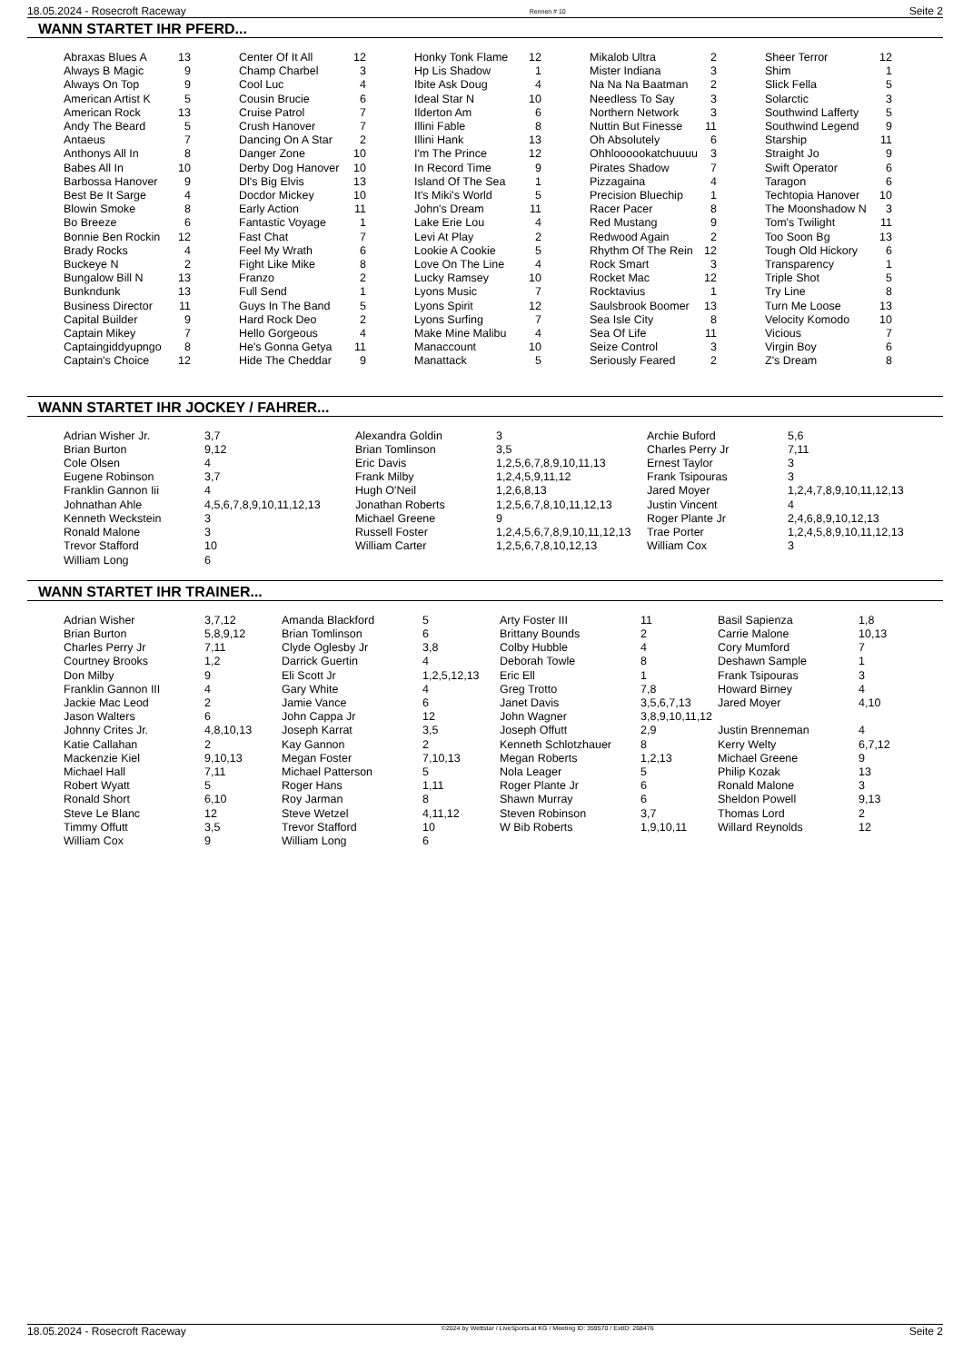18.05.2024 - Rosecroft Raceway Rennen # 10 Seite 2
WANN STARTET IHR PFERD...
| Abraxas Blues A | 13 | Center Of It All | 12 | Honky Tonk Flame | 12 | Mikalob Ultra | 2 | Sheer Terror | 12 |
| Always B Magic | 9 | Champ Charbel | 3 | Hp Lis Shadow | 1 | Mister Indiana | 3 | Shim | 1 |
| Always On Top | 9 | Cool Luc | 4 | Ibite Ask Doug | 4 | Na Na Na Baatman | 2 | Slick Fella | 5 |
| American Artist K | 5 | Cousin Brucie | 6 | Ideal Star N | 10 | Needless To Say | 3 | Solarctic | 3 |
| American Rock | 13 | Cruise Patrol | 7 | Ilderton Am | 6 | Northern Network | 3 | Southwind Lafferty | 5 |
| Andy The Beard | 5 | Crush Hanover | 7 | Illini Fable | 8 | Nuttin But Finesse | 11 | Southwind Legend | 9 |
| Antaeus | 7 | Dancing On A Star | 2 | Illini Hank | 13 | Oh Absolutely | 6 | Starship | 11 |
| Anthonys All In | 8 | Danger Zone | 10 | I'm The Prince | 12 | Ohhloooookatchuuuu | 3 | Straight Jo | 9 |
| Babes All In | 10 | Derby Dog Hanover | 10 | In Record Time | 9 | Pirates Shadow | 7 | Swift Operator | 6 |
| Barbossa Hanover | 9 | Dl's Big Elvis | 13 | Island Of The Sea | 1 | Pizzagaina | 4 | Taragon | 6 |
| Best Be It Sarge | 4 | Docdor Mickey | 10 | It's Miki's World | 5 | Precision Bluechip | 1 | Techtopia Hanover | 10 |
| Blowin Smoke | 8 | Early Action | 11 | John's Dream | 11 | Racer Pacer | 8 | The Moonshadow N | 3 |
| Bo Breeze | 6 | Fantastic Voyage | 1 | Lake Erie Lou | 4 | Red Mustang | 9 | Tom's Twilight | 11 |
| Bonnie Ben Rockin | 12 | Fast Chat | 7 | Levi At Play | 2 | Redwood Again | 2 | Too Soon Bg | 13 |
| Brady Rocks | 4 | Feel My Wrath | 6 | Lookie A Cookie | 5 | Rhythm Of The Rein | 12 | Tough Old Hickory | 6 |
| Buckeye N | 2 | Fight Like Mike | 8 | Love On The Line | 4 | Rock Smart | 3 | Transparency | 1 |
| Bungalow Bill N | 13 | Franzo | 2 | Lucky Ramsey | 10 | Rocket Mac | 12 | Triple Shot | 5 |
| Bunkndunk | 13 | Full Send | 1 | Lyons Music | 7 | Rocktavius | 1 | Try Line | 8 |
| Business Director | 11 | Guys In The Band | 5 | Lyons Spirit | 12 | Saulsbrook Boomer | 13 | Turn Me Loose | 13 |
| Capital Builder | 9 | Hard Rock Deo | 2 | Lyons Surfing | 7 | Sea Isle City | 8 | Velocity Komodo | 10 |
| Captain Mikey | 7 | Hello Gorgeous | 4 | Make Mine Malibu | 4 | Sea Of Life | 11 | Vicious | 7 |
| Captaingiddyupngo | 8 | He's Gonna Getya | 11 | Manaccount | 10 | Seize Control | 3 | Virgin Boy | 6 |
| Captain's Choice | 12 | Hide The Cheddar | 9 | Manattack | 5 | Seriously Feared | 2 | Z's Dream | 8 |
WANN STARTET IHR JOCKEY / FAHRER...
| Adrian Wisher Jr. | 3,7 | Alexandra Goldin | 3 | Archie Buford | 5,6 |
| Brian Burton | 9,12 | Brian Tomlinson | 3,5 | Charles Perry Jr | 7,11 |
| Cole Olsen | 4 | Eric Davis | 1,2,5,6,7,8,9,10,11,13 | Ernest Taylor | 3 |
| Eugene Robinson | 3,7 | Frank Milby | 1,2,4,5,9,11,12 | Frank Tsipouras | 3 |
| Franklin Gannon Iii | 4 | Hugh O'Neil | 1,2,6,8,13 | Jared Moyer | 1,2,4,7,8,9,10,11,12,13 |
| Johnathan Ahle | 4,5,6,7,8,9,10,11,12,13 | Jonathan Roberts | 1,2,5,6,7,8,10,11,12,13 | Justin Vincent | 4 |
| Kenneth Weckstein | 3 | Michael Greene | 9 | Roger Plante Jr | 2,4,6,8,9,10,12,13 |
| Ronald Malone | 3 | Russell Foster | 1,2,4,5,6,7,8,9,10,11,12,13 | Trae Porter | 1,2,4,5,8,9,10,11,12,13 |
| Trevor Stafford | 10 | William Carter | 1,2,5,6,7,8,10,12,13 | William Cox | 3 |
| William Long | 6 | | | | |
WANN STARTET IHR TRAINER...
| Adrian Wisher | 3,7,12 | Amanda Blackford | 5 | Arty Foster III | 11 | Basil Sapienza | 1,8 |
| Brian Burton | 5,8,9,12 | Brian Tomlinson | 6 | Brittany Bounds | 2 | Carrie Malone | 10,13 |
| Charles Perry Jr | 7,11 | Clyde Oglesby Jr | 3,8 | Colby Hubble | 4 | Cory Mumford | 7 |
| Courtney Brooks | 1,2 | Darrick Guertin | 4 | Deborah Towle | 8 | Deshawn Sample | 1 |
| Don Milby | 9 | Eli Scott Jr | 1,2,5,12,13 | Eric Ell | 1 | Frank Tsipouras | 3 |
| Franklin Gannon III | 4 | Gary White | 4 | Greg Trotto | 7,8 | Howard Birney | 4 |
| Jackie Mac Leod | 2 | Jamie Vance | 6 | Janet Davis | 3,5,6,7,13 | Jared Moyer | 4,10 |
| Jason Walters | 6 | John Cappa Jr | 12 | John Wagner | 3,8,9,10,11,12 | | |
| Johnny Crites Jr. | 4,8,10,13 | Joseph Karrat | 3,5 | Joseph Offutt | 2,9 | Justin Brenneman | 4 |
| Katie Callahan | 2 | Kay Gannon | 2 | Kenneth Schlotzhauer | 8 | Kerry Welty | 6,7,12 |
| Mackenzie Kiel | 9,10,13 | Megan Foster | 7,10,13 | Megan Roberts | 1,2,13 | Michael Greene | 9 |
| Michael Hall | 7,11 | Michael Patterson | 5 | Nola Leager | 5 | Philip Kozak | 13 |
| Robert Wyatt | 5 | Roger Hans | 1,11 | Roger Plante Jr | 6 | Ronald Malone | 3 |
| Ronald Short | 6,10 | Roy Jarman | 8 | Shawn Murray | 6 | Sheldon Powell | 9,13 |
| Steve Le Blanc | 12 | Steve Wetzel | 4,11,12 | Steven Robinson | 3,7 | Thomas Lord | 2 |
| Timmy Offutt | 3,5 | Trevor Stafford | 10 | W Bib Roberts | 1,9,10,11 | Willard Reynolds | 12 |
| William Cox | 9 | William Long | 6 | | | | |
18.05.2024 - Rosecroft Raceway ©2024 by Wettstar / LiveSports.at KG / Meeting ID: 359570 / ExtID: 268476 Seite 2